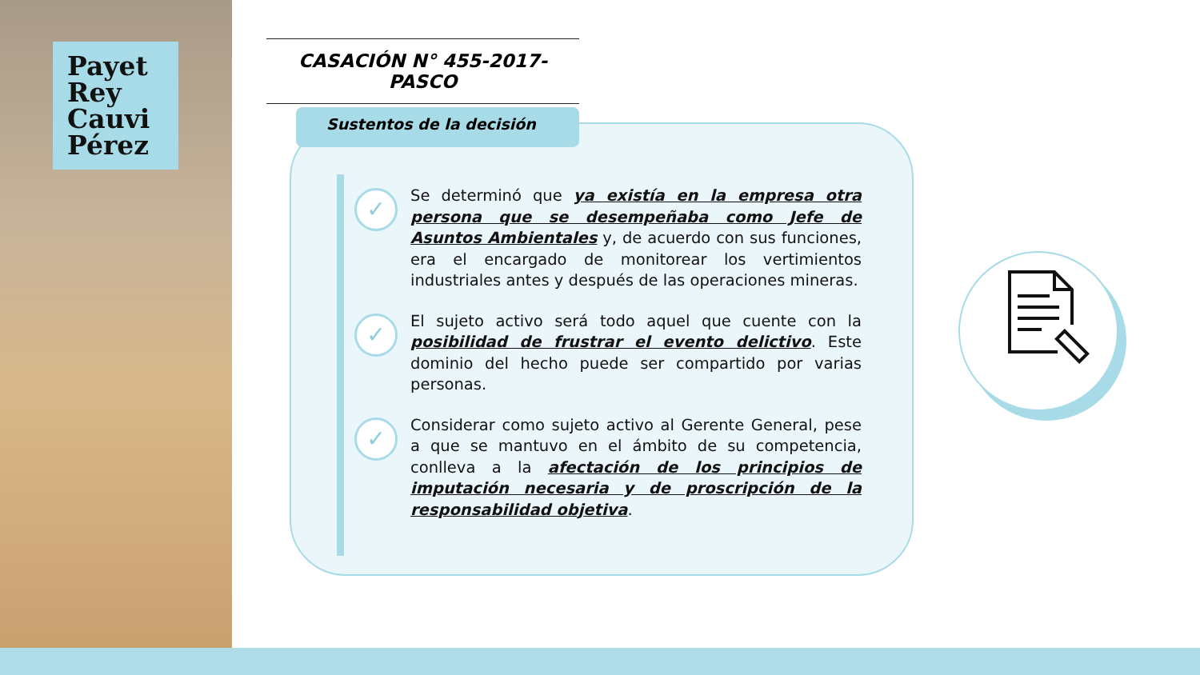Payet
Rey
Cauvi
Pérez
CASACIÓN N° 455-2017-PASCO
Sustentos de la decisión
✓
Se determinó que ya existía en la empresa otra persona que se desempeñaba como Jefe de Asuntos Ambientales y, de acuerdo con sus funciones, era el encargado de monitorear los vertimientos industriales antes y después de las operaciones mineras.
✓
El sujeto activo será todo aquel que cuente con la posibilidad de frustrar el evento delictivo. Este dominio del hecho puede ser compartido por varias personas.
✓
Considerar como sujeto activo al Gerente General, pese a que se mantuvo en el ámbito de su competencia, conlleva a la afectación de los principios de imputación necesaria y de proscripción de la responsabilidad objetiva.